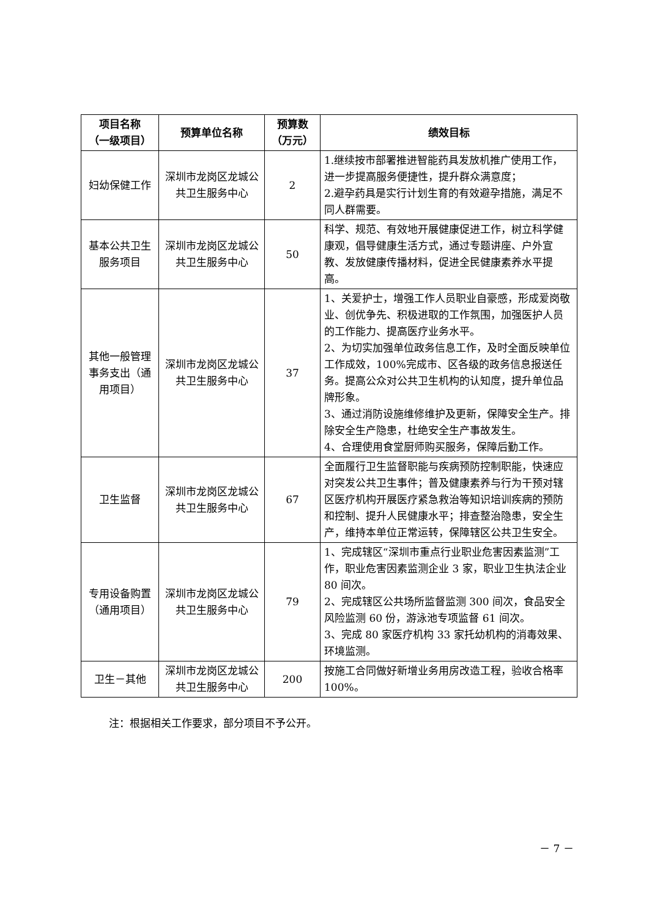| 项目名称 （一级项目） | 预算单位名称 | 预算数 （万元） | 绩效目标 |
| --- | --- | --- | --- |
| 妇幼保健工作 | 深圳市龙岗区龙城公共卫生服务中心 | 2 | 1.继续按市部署推进智能药具发放机推广使用工作，进一步提高服务便捷性，提升群众满意度； 2.避孕药具是实行计划生育的有效避孕措施，满足不同人群需要。 |
| 基本公共卫生服务项目 | 深圳市龙岗区龙城公共卫生服务中心 | 50 | 科学、规范、有效地开展健康促进工作，树立科学健康观，倡导健康生活方式，通过专题讲座、户外宣教、发放健康传播材料，促进全民健康素养水平提高。 |
| 其他一般管理事务支出（通用项目） | 深圳市龙岗区龙城公共卫生服务中心 | 37 | 1、关爱护士，增强工作人员职业自豪感，形成爱岗敬业、创优争先、积极进取的工作氛围，加强医护人员的工作能力、提高医疗业务水平。 2、为切实加强单位政务信息工作，及时全面反映单位工作成效，100%完成市、区各级的政务信息报送任务。提高公众对公共卫生机构的认知度，提升单位品牌形象。 3、通过消防设施维修维护及更新，保障安全生产。排除安全生产隐患，杜绝安全生产事故发生。 4、合理使用食堂厨师购买服务，保障后勤工作。 |
| 卫生监督 | 深圳市龙岗区龙城公共卫生服务中心 | 67 | 全面履行卫生监督职能与疾病预防控制职能，快速应对突发公共卫生事件；普及健康素养与行为干预对辖区医疗机构开展医疗紧急救治等知识培训疾病的预防和控制、提升人民健康水平；排查整治隐患，安全生产，维持本单位正常运转，保障辖区公共卫生安全。 |
| 专用设备购置（通用项目） | 深圳市龙岗区龙城公共卫生服务中心 | 79 | 1、完成辖区“深圳市重点行业职业危害因素监测”工作，职业危害因素监测企业 3 家，职业卫生执法企业 80 间次。 2、完成辖区公共场所监督监测 300 间次，食品安全风险监测 60 份，游泳池专项监督 61 间次。 3、完成 80 家医疗机构 33 家托幼机构的消毒效果、环境监测。 |
| 卫生－其他 | 深圳市龙岗区龙城公共卫生服务中心 | 200 | 按施工合同做好新增业务用房改造工程，验收合格率 100%。 |
注：根据相关工作要求，部分项目不予公开。
－ 7 －